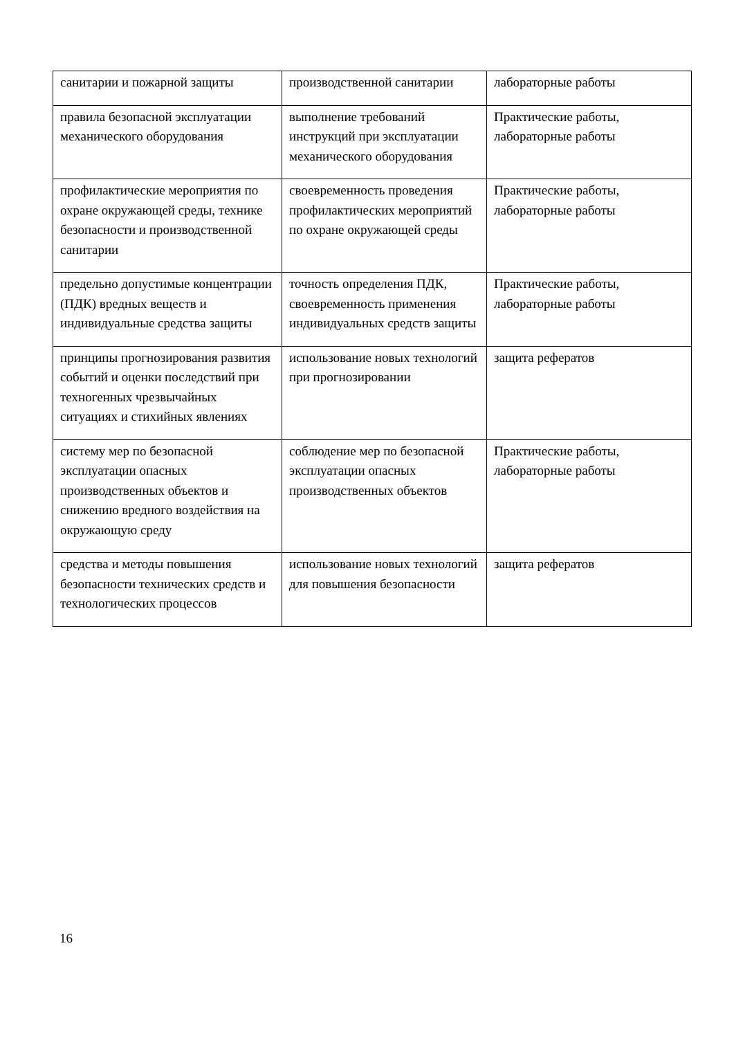| санитарии и пожарной защиты | производственной санитарии | лабораторные работы |
| правила безопасной эксплуатации механического оборудования | выполнение требований инструкций при эксплуатации механического оборудования | Практические работы, лабораторные работы |
| профилактические мероприятия по охране окружающей среды, технике безопасности и производственной санитарии | своевременность проведения профилактических мероприятий по охране окружающей среды | Практические работы, лабораторные работы |
| предельно допустимые концентрации (ПДК) вредных веществ и индивидуальные средства защиты | точность определения ПДК, своевременность применения индивидуальных средств защиты | Практические работы, лабораторные работы |
| принципы прогнозирования развития событий и оценки последствий при техногенных чрезвычайных ситуациях и стихийных явлениях | использование новых технологий при прогнозировании | защита рефератов |
| систему мер по безопасной эксплуатации опасных производственных объектов и снижению вредного воздействия на окружающую среду | соблюдение мер по безопасной эксплуатации опасных производственных объектов | Практические работы, лабораторные работы |
| средства и методы повышения безопасности технических средств и технологических процессов | использование новых технологий для повышения безопасности | защита рефератов |
16